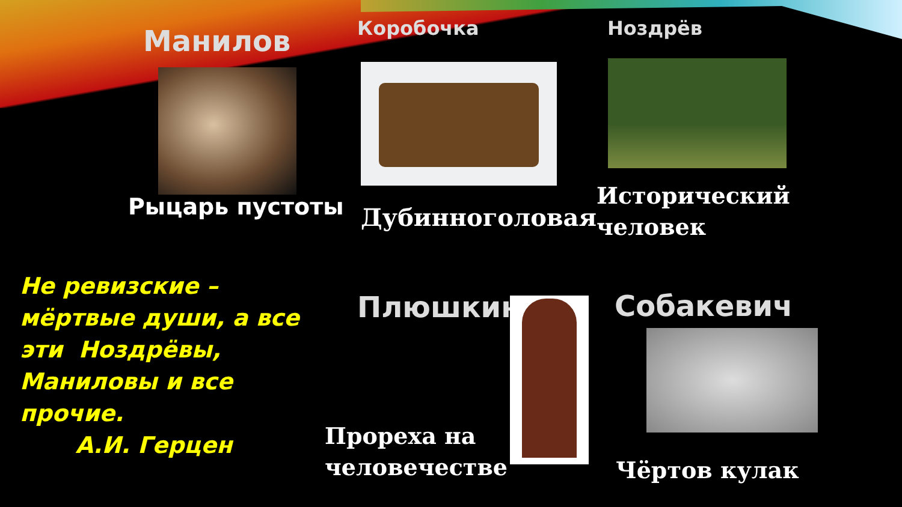Манилов Коробочка Ноздрёв
Рыцарь пустоты Дубинноголовая
Исторический
человек
Не ревизские – мёртвые души, а все эти Ноздрёвы, Маниловы и все прочие.
А.И. Герцен
Плюшкин Собакевич
Прореха на
человечестве
Чёртов кулак